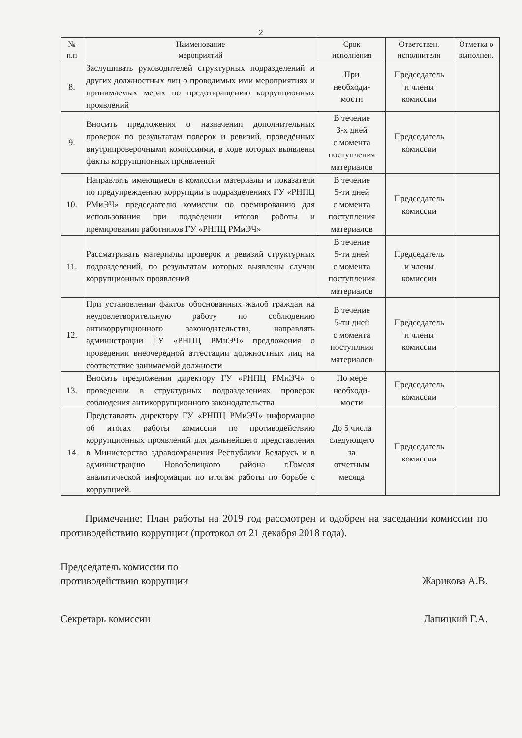2
| № п.п | Наименование мероприятий | Срок исполнения | Ответствен. исполнители | Отметка о выполнен. |
| --- | --- | --- | --- | --- |
| 8. | Заслушивать руководителей структурных подразделений и других должностных лиц о проводимых ими мероприятиях и принимаемых мерах по предотвращению коррупционных проявлений | При необходи- мости | Председатель и члены комиссии | |
| 9. | Вносить предложения о назначении дополнительных проверок по результатам поверок и ревизий, проведённых внутрипроверочными комиссиями, в ходе которых выявлены факты коррупционных проявлений | В течение 3-х дней с момента поступления материалов | Председатель комиссии | |
| 10. | Направлять имеющиеся в комиссии материалы и показатели по предупреждению коррупции в подразделениях ГУ «РНПЦ РМиЭЧ» председателю комиссии по премированию для использования при подведении итогов работы и премировании работников ГУ «РНПЦ РМиЭЧ» | В течение 5-ти дней с момента поступления материалов | Председатель комиссии | |
| 11. | Рассматривать материалы проверок и ревизий структурных подразделений, по результатам которых выявлены случаи коррупционных проявлений | В течение 5-ти дней с момента поступления материалов | Председатель и члены комиссии | |
| 12. | При установлении фактов обоснованных жалоб граждан на неудовлетворительную работу по соблюдению антикоррупционного законодательства, направлять администрации ГУ «РНПЦ РМиЭЧ» предложения о проведении внеочередной аттестации должностных лиц на соответствие занимаемой должности | В течение 5-ти дней с момента поступлния материалов | Председатель и члены комиссии | |
| 13. | Вносить предложения директору ГУ «РНПЦ РМиЭЧ» о проведении в структурных подразделениях проверок соблюдения антикоррупционного законодательства | По мере необходи- мости | Председатель комиссии | |
| 14 | Представлять директору ГУ «РНПЦ РМиЭЧ» информацию об итогах работы комиссии по противодействию коррупционных проявлений для дальнейшего представления в Министерство здравоохранения Республики Беларусь и в администрацию Новобелицкого района г.Гомеля аналитической информации по итогам работы по борьбе с коррупцией. | До 5 числа следующего за отчетным месяца | Председатель комиссии | |
Примечание: План работы на 2019 год рассмотрен и одобрен на заседании комиссии по противодействию коррупции (протокол от 21 декабря 2018 года).
Председатель комиссии по
противодействию коррупции
Жарикова А.В.
Секретарь комиссии
Лапицкий Г.А.